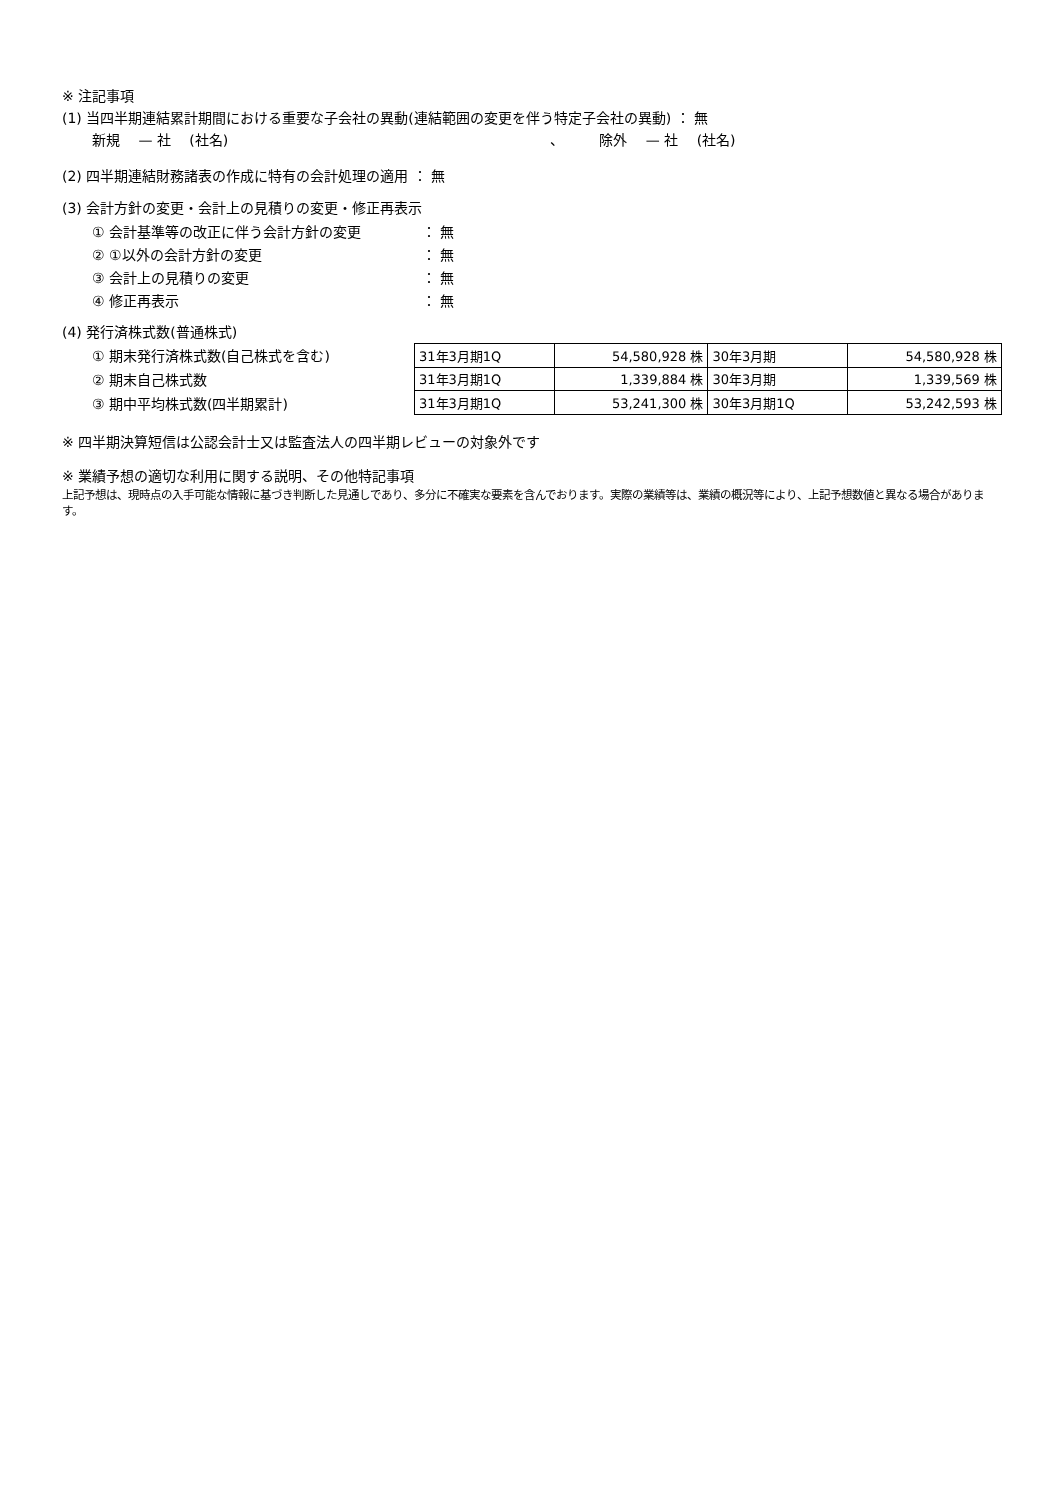※ 注記事項
(1) 当四半期連結累計期間における重要な子会社の異動(連結範囲の変更を伴う特定子会社の異動) ： 無
新規　 — 社　 (社名)　　　　　　　　　　　　　　　　　　　　　　　、　　　除外　 — 社　 (社名)
(2) 四半期連結財務諸表の作成に特有の会計処理の適用 ： 無
(3) 会計方針の変更・会計上の見積りの変更・修正再表示
① 会計基準等の改正に伴う会計方針の変更 ： 無
② ①以外の会計方針の変更 ： 無
③ 会計上の見積りの変更 ： 無
④ 修正再表示 ： 無
(4) 発行済株式数(普通株式)
① 期末発行済株式数(自己株式を含む)
② 期末自己株式数
③ 期中平均株式数(四半期累計)
| 31年3月期1Q | 54,580,928 株 | 30年3月期 | 54,580,928 株 |
| 31年3月期1Q | 1,339,884 株 | 30年3月期 | 1,339,569 株 |
| 31年3月期1Q | 53,241,300 株 | 30年3月期1Q | 53,242,593 株 |
※ 四半期決算短信は公認会計士又は監査法人の四半期レビューの対象外です
※ 業績予想の適切な利用に関する説明、その他特記事項
上記予想は、現時点の入手可能な情報に基づき判断した見通しであり、多分に不確実な要素を含んでおります。実際の業績等は、業績の概況等により、上記予想数値と異なる場合があります。